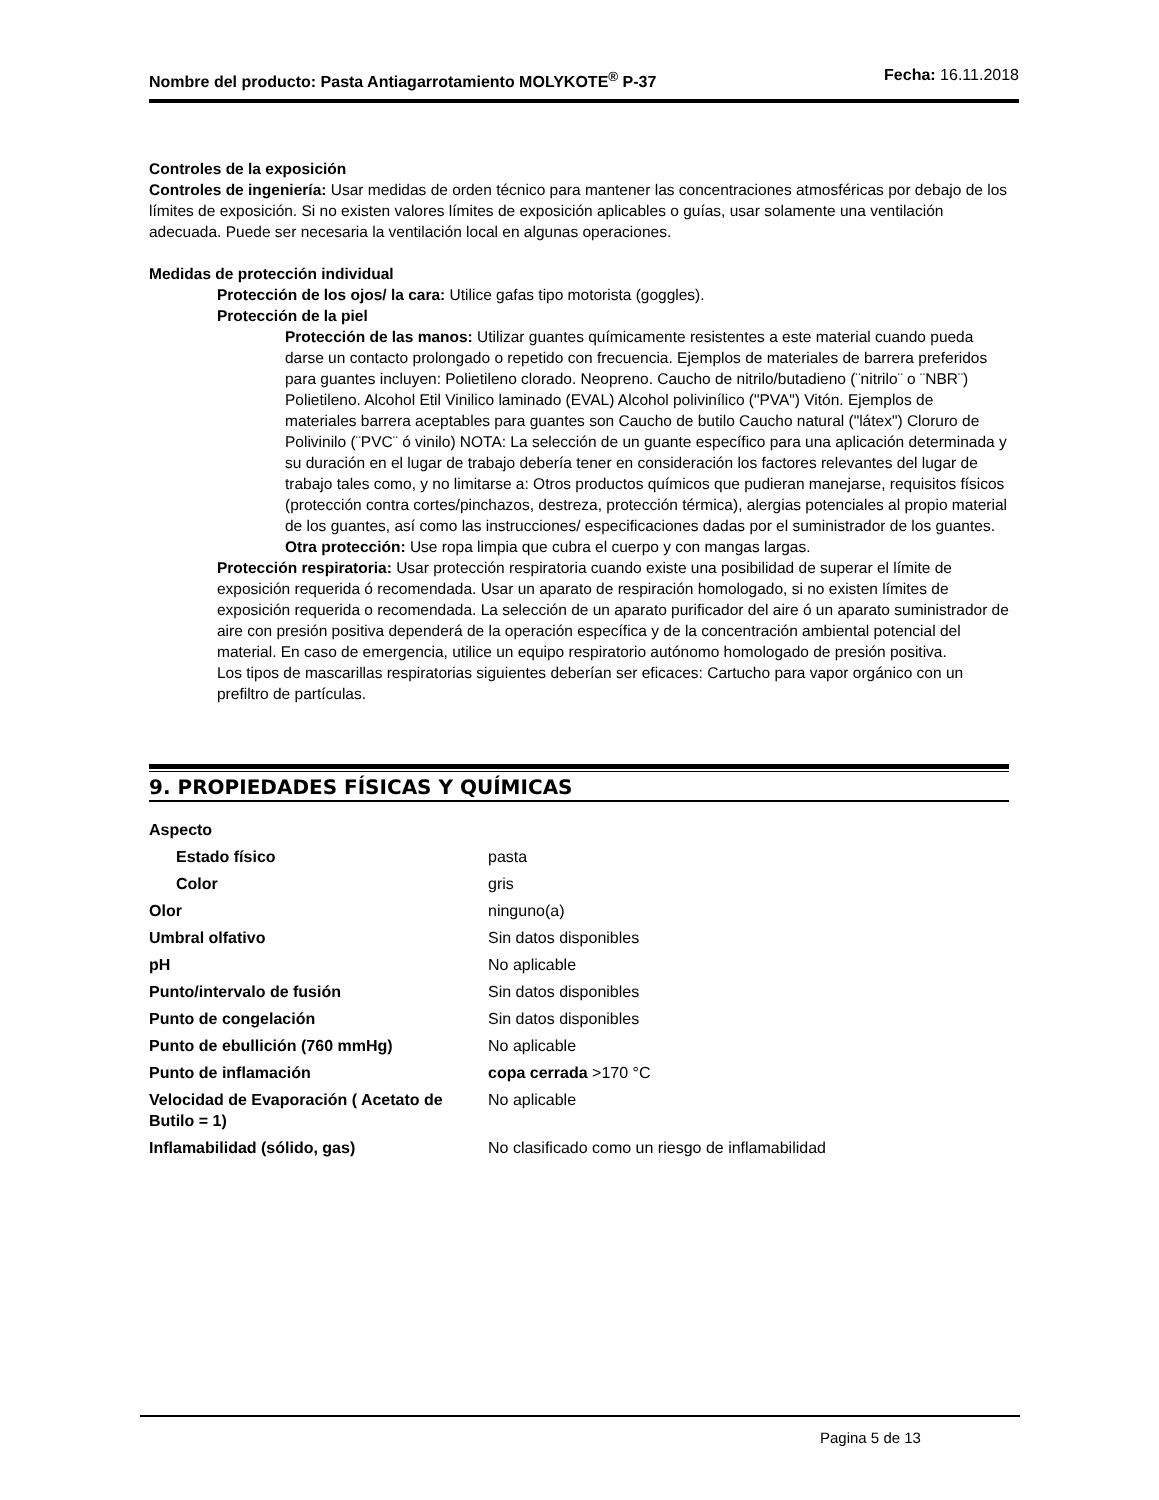Nombre del producto: Pasta Antiagarrotamiento MOLYKOTE<sup>®</sup> P-37
Fecha: 16.11.2018
Controles de la exposición
Controles de ingeniería: Usar medidas de orden técnico para mantener las concentraciones atmosféricas por debajo de los límites de exposición. Si no existen valores límites de exposición aplicables o guías, usar solamente una ventilación adecuada. Puede ser necesaria la ventilación local en algunas operaciones.
Medidas de protección individual
Protección de los ojos/ la cara: Utilice gafas tipo motorista (goggles).
Protección de la piel
Protección de las manos: Utilizar guantes químicamente resistentes a este material cuando pueda darse un contacto prolongado o repetido con frecuencia. Ejemplos de materiales de barrera preferidos para guantes incluyen: Polietileno clorado. Neopreno. Caucho de nitrilo/butadieno (¨nitrilo¨ o ¨NBR¨) Polietileno. Alcohol Etil Vinilico laminado (EVAL) Alcohol polivinílico ("PVA") Vitón. Ejemplos de materiales barrera aceptables para guantes son Caucho de butilo Caucho natural ("látex") Cloruro de Polivinilo (¨PVC¨ ó vinilo) NOTA: La selección de un guante específico para una aplicación determinada y su duración en el lugar de trabajo debería tener en consideración los factores relevantes del lugar de trabajo tales como, y no limitarse a: Otros productos químicos que pudieran manejarse, requisitos físicos (protección contra cortes/pinchazos, destreza, protección térmica), alergias potenciales al propio material de los guantes, así como las instrucciones/ especificaciones dadas por el suministrador de los guantes.
Otra protección: Use ropa limpia que cubra el cuerpo y con mangas largas.
Protección respiratoria: Usar protección respiratoria cuando existe una posibilidad de superar el límite de exposición requerida ó recomendada. Usar un aparato de respiración homologado, si no existen límites de exposición requerida o recomendada. La selección de un aparato purificador del aire ó un aparato suministrador de aire con presión positiva dependerá de la operación específica y de la concentración ambiental potencial del material. En caso de emergencia, utilice un equipo respiratorio autónomo homologado de presión positiva.
Los tipos de mascarillas respiratorias siguientes deberían ser eficaces: Cartucho para vapor orgánico con un prefiltro de partículas.
9. PROPIEDADES FÍSICAS Y QUÍMICAS
| Aspecto | |
| Estado físico | pasta |
| Color | gris |
| Olor | ninguno(a) |
| Umbral olfativo | Sin datos disponibles |
| pH | No aplicable |
| Punto/intervalo de fusión | Sin datos disponibles |
| Punto de congelación | Sin datos disponibles |
| Punto de ebullición (760 mmHg) | No aplicable |
| Punto de inflamación | copa cerrada >170 °C |
| Velocidad de Evaporación ( Acetato de Butilo = 1) | No aplicable |
| Inflamabilidad (sólido, gas) | No clasificado como un riesgo de inflamabilidad |
Pagina 5 de 13